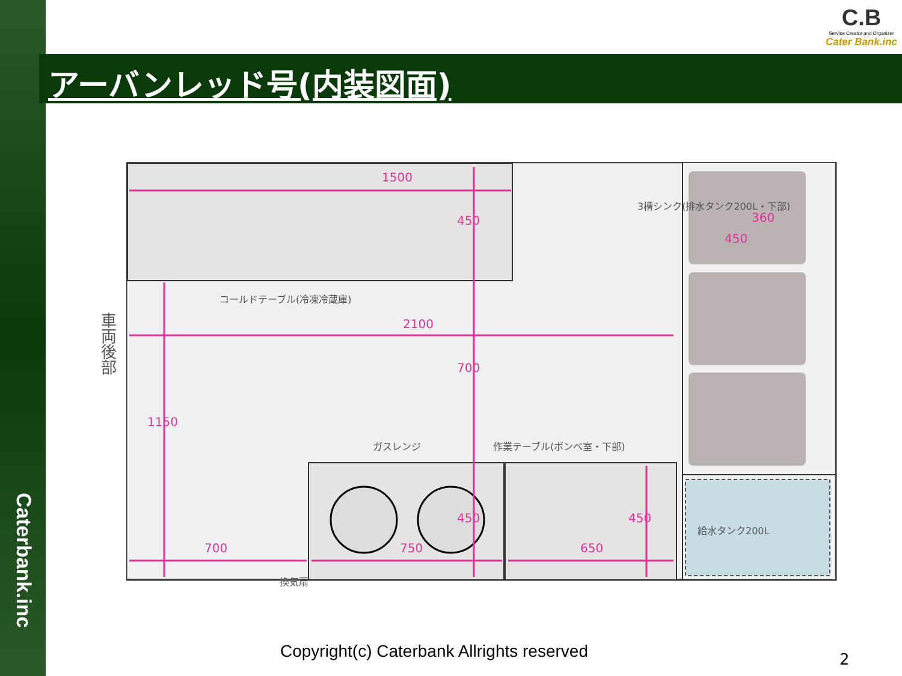Caterbank.inc
C.B
Service Creator and Organizer
Cater Bank.inc
アーバンレッド号(内装図面)
1500
450
2100
700
1150
700 750 650
450 450
450
360
コールドテーブル(冷凍冷蔵庫)
ガスレンジ 作業テーブル(ボンベ室・下部)
3槽シンク(排水タンク200L・下部)
給水タンク200L
換気扇
車両後部
Copyright(c) Caterbank Allrights reserved
2